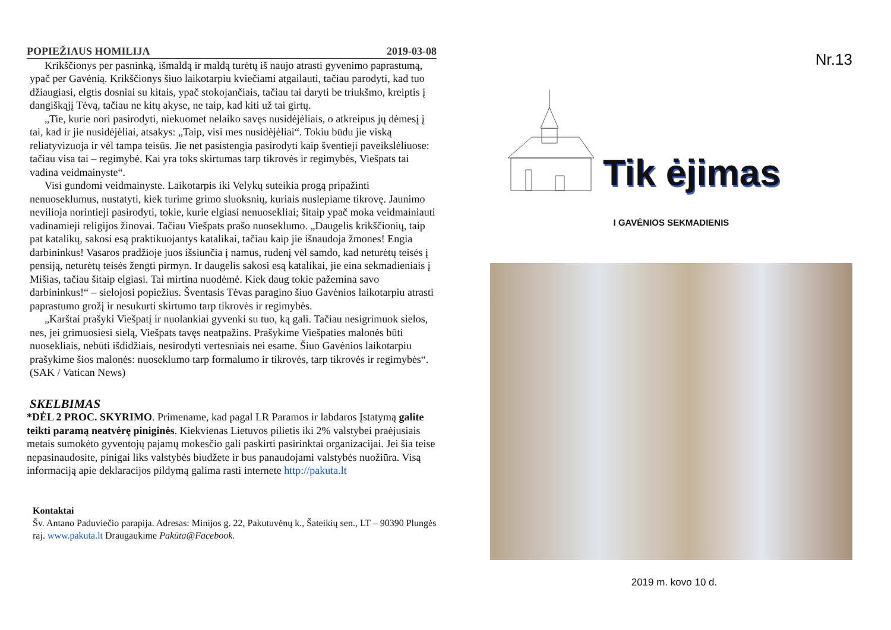POPIEŽIAUS HOMILIJA 2019-03-08
Krikščionys per pasninką, išmaldą ir maldą turėtų iš naujo atrasti gyvenimo paprastumą, ypač per Gavėnią. Krikščionys šiuo laikotarpiu kviečiami atgailauti, tačiau parodyti, kad tuo džiaugiasi, elgtis dosniai su kitais, ypač stokojančiais, tačiau tai daryti be triukšmo, kreiptis į dangiškąjį Tėvą, tačiau ne kitų akyse, ne taip, kad kiti už tai girtų.
„Tie, kurie nori pasirodyti, niekuomet nelaiko savęs nusidėjėliais, o atkreipus jų dėmesį į tai, kad ir jie nusidėjėliai, atsakys: „Taip, visi mes nusidėjėliai“. Tokiu būdu jie viską reliatyvizuoja ir vėl tampa teisūs. Jie net pasistengia pasirodyti kaip šventieji paveikslėliuose: tačiau visa tai – regimybė. Kai yra toks skirtumas tarp tikrovės ir regimybės, Viešpats tai vadina veidmainyste“.
Visi gundomi veidmainyste. Laikotarpis iki Velykų suteikia progą pripažinti nenuoseklumus, nustatyti, kiek turime grimo sluoksnių, kuriais nuslepiame tikrovę. Jaunimo nevilioja norintieji pasirodyti, tokie, kurie elgiasi nenuosekliai; šitaip ypač moka veidmainiauti vadinamieji religijos žinovai. Tačiau Viešpats prašo nuoseklumo. „Daugelis krikščionių, taip pat katalikų, sakosi esą praktikuojantys katalikai, tačiau kaip jie išnaudoja žmones! Engia darbininkus! Vasaros pradžioje juos išsiunčia į namus, rudenį vėl samdo, kad neturėtų teisės į pensiją, neturėtų teisės žengti pirmyn. Ir daugelis sakosi esą katalikai, jie eina sekmadieniais į Mišias, tačiau šitaip elgiasi. Tai mirtina nuodėmė. Kiek daug tokie pažemina savo darbininkus!“ – sielojosi popiežius. Šventasis Tėvas paragino šiuo Gavėnios laikotarpiu atrasti paprastumo grožį ir nesukurti skirtumo tarp tikrovės ir regimybės.
„Karštai prašyki Viešpatį ir nuolankiai gyvenki su tuo, ką gali. Tačiau nesigrimuok sielos, nes, jei grimuosiesi sielą, Viešpats tavęs neatpažins. Prašykime Viešpaties malonės būti nuosekliais, nebūti išdidžiais, nesirodyti vertesniais nei esame. Šiuo Gavėnios laikotarpiu prašykime šios malonės: nuoseklumo tarp formalumo ir tikrovės, tarp tikrovės ir regimybės“. (SAK / Vatican News)
SKELBIMAS
*DĖL 2 PROC. SKYRIMO. Primename, kad pagal LR Paramos ir labdaros Įstatymą galite teikti paramą neatvėrę piniginės. Kiekvienas Lietuvos pilietis iki 2% valstybei praėjusiais metais sumokėto gyventojų pajamų mokesčio gali paskirti pasirinktai organizacijai. Jei šia teise nepasinaudosite, pinigai liks valstybės biudžete ir bus panaudojami valstybės nuožiūra. Visą informaciją apie deklaracijos pildymą galima rasti internete http://pakuta.lt
Kontaktai
Šv. Antano Paduviečio parapija. Adresas: Minijos g. 22, Pakutuvėnų k., Šateikių sen., LT – 90390 Plungės raj. www.pakuta.lt Draugaukime Pakūta@Facebook.
Nr.13
Tik ėjimas
I GAVĖNIOS SEKMADIENIS
2019 m. kovo 10 d.